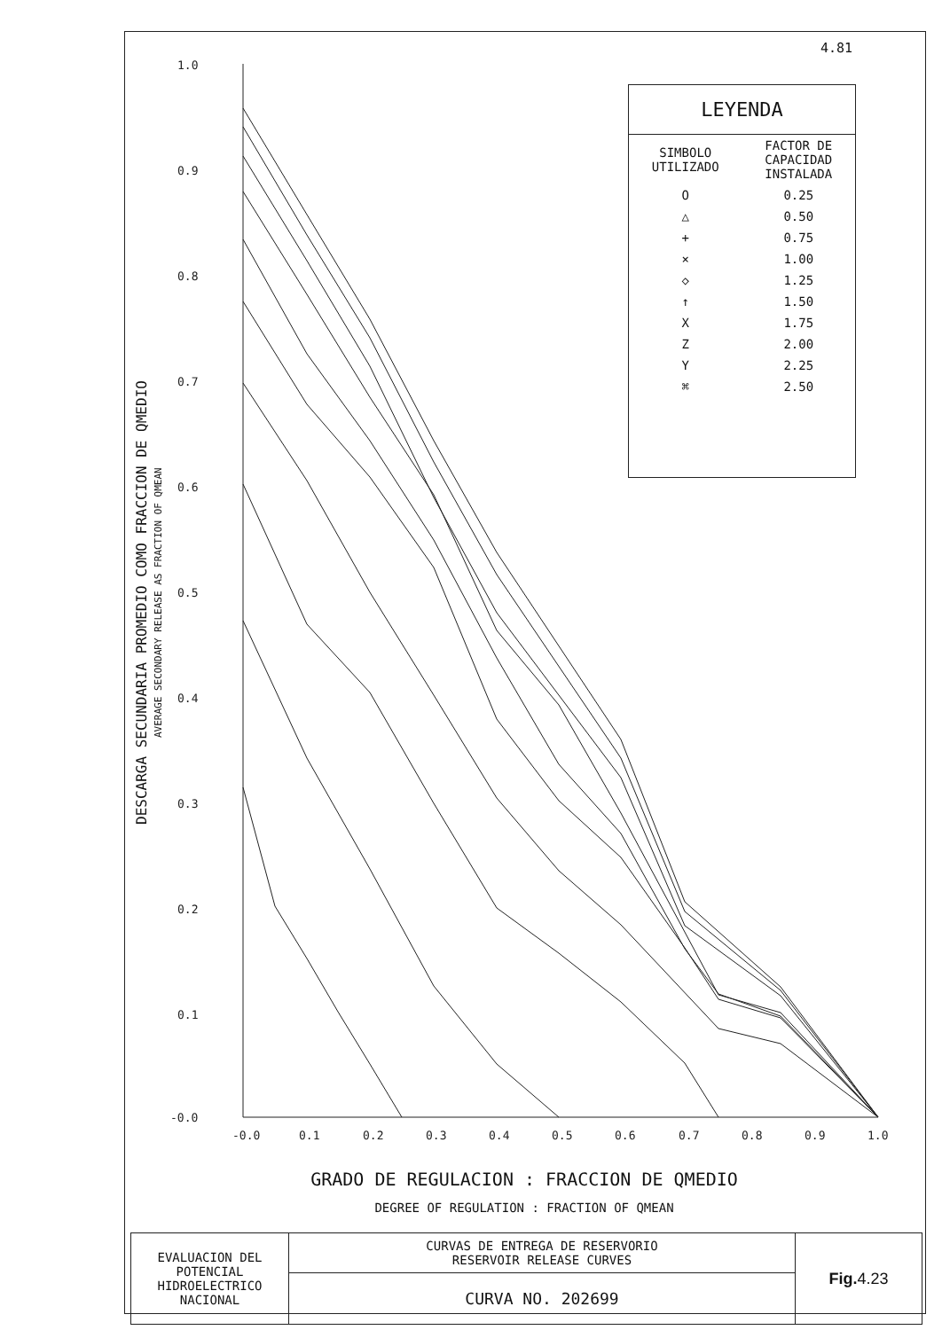4.81
DESCARGA SECUNDARIA PROMEDIO COMO FRACCION DE QMEDIO
AVERAGE SECONDARY RELEASE AS FRACTION OF QMEAN
1.0
0.9
0.8
0.7
0.6
0.5
0.4
0.3
0.2
0.1
-0.0
-0.0
0.1
0.2
0.3
0.4
0.5
0.6
0.7
0.8
0.9
1.0
LEYENDA
| SIMBOLO UTILIZADO | FACTOR DE CAPACIDAD INSTALADA |
| --- | --- |
| O | 0.25 |
| △ | 0.50 |
| + | 0.75 |
| × | 1.00 |
| ◇ | 1.25 |
| ↑ | 1.50 |
| X | 1.75 |
| Z | 2.00 |
| Y | 2.25 |
| ⌘ | 2.50 |
GRADO DE REGULACION : FRACCION DE QMEDIO
DEGREE OF REGULATION : FRACTION OF QMEAN
| EVALUACION DEL POTENCIAL HIDROELECTRICO NACIONAL | CURVAS DE ENTREGA DE RESERVORIO RESERVOIR RELEASE CURVES | Fig. 4.23 |
| | CURVA NO. 202699 | |